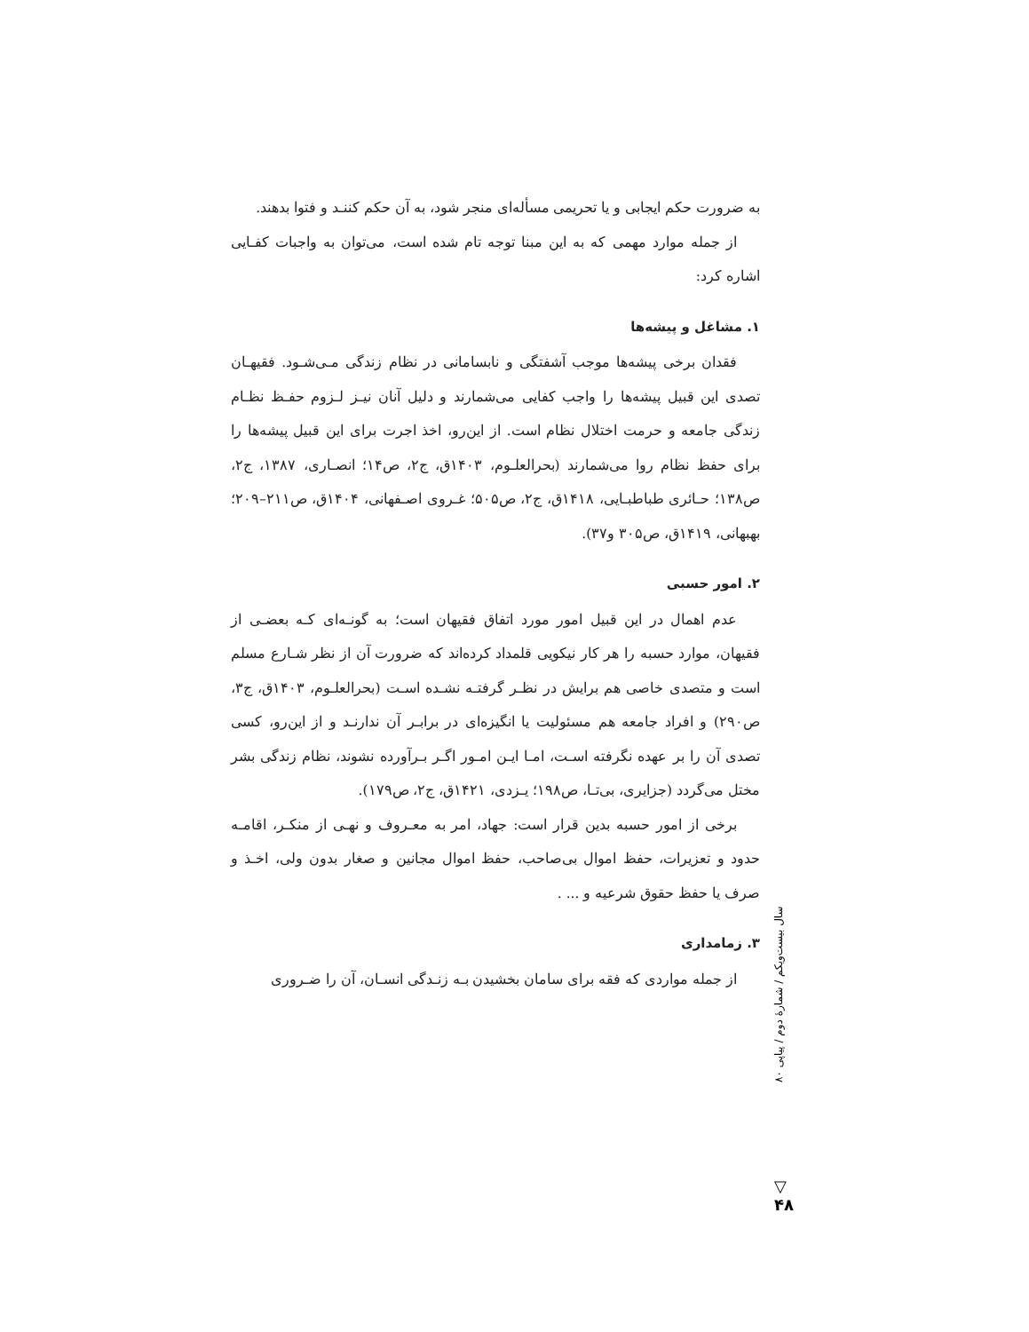به ضرورت حکم ایجابی و یا تحریمی مسأله‌ای منجر شود، به آن حکم کننـد و فتوا بدهند.
از جمله موارد مهمی که به این مبنا توجه تام شده است، می‌توان به واجبات کفـایی اشاره کرد:
۱. مشاغل و پیشه‌ها
فقدان برخی پیشه‌ها موجب آشفتگی و نابسامانی در نظام زندگی مـی‌شـود. فقیهـان تصدی این قبیل پیشه‌ها را واجب کفایی می‌شمارند و دلیل آنان نیـز لـزوم حفـظ نظـام زندگی جامعه و حرمت اختلال نظام است. از این‌رو، اخذ اجرت برای این قبیل پیشه‌ها را برای حفظ نظام روا می‌شمارند (بحرالعلـوم، ۱۴۰۳ق، ج۲، ص۱۴؛ انصـاری، ۱۳۸۷، ج۲، ص۱۳۸؛ حـائری طباطبـایی، ۱۴۱۸ق، ج۲، ص۵۰۵؛ غـروی اصـفهانی، ۱۴۰۴ق، ص۲۱۱–۲۰۹؛ بهبهانی، ۱۴۱۹ق، ص۳۰۵ و۳۷).
۲. امور حسبی
عدم اهمال در این قبیل امور مورد اتفاق فقیهان است؛ به گونـه‌ای کـه بعضـی از فقیهان، موارد حسبه را هر کار نیکویی قلمداد کرده‌اند که ضرورت آن از نظر شـارع مسلم است و متصدی خاصی هم برایش در نظـر گرفتـه نشـده اسـت (بحرالعلـوم، ۱۴۰۳ق، ج۳، ص۲۹۰) و افراد جامعه هم مسئولیت یا انگیزه‌ای در برابـر آن ندارنـد و از این‌رو، کسی تصدی آن را بر عهده نگرفته اسـت، امـا ایـن امـور اگـر بـرآورده نشوند، نظام زندگی بشر مختل می‌گردد (جزایری، بی‌تـا، ص۱۹۸؛ یـزدی، ۱۴۲۱ق، ج۲، ص۱۷۹).
برخی از امور حسبه بدین قرار است: جهاد، امر به معـروف و نهـی از منکـر، اقامـه حدود و تعزیرات، حفظ اموال بی‌صاحب، حفظ اموال مجانین و صغار بدون ولی، اخـذ و صرف یا حفظ حقوق شرعیه و ... .
۳. زمامداری
از جمله مواردی که فقه برای سامان بخشیدن بـه زنـدگی انسـان، آن را ضـروری
سال بیست‌ویکم / شمارهٔ دوم / پیاپی ۸۰
▽
۴۸